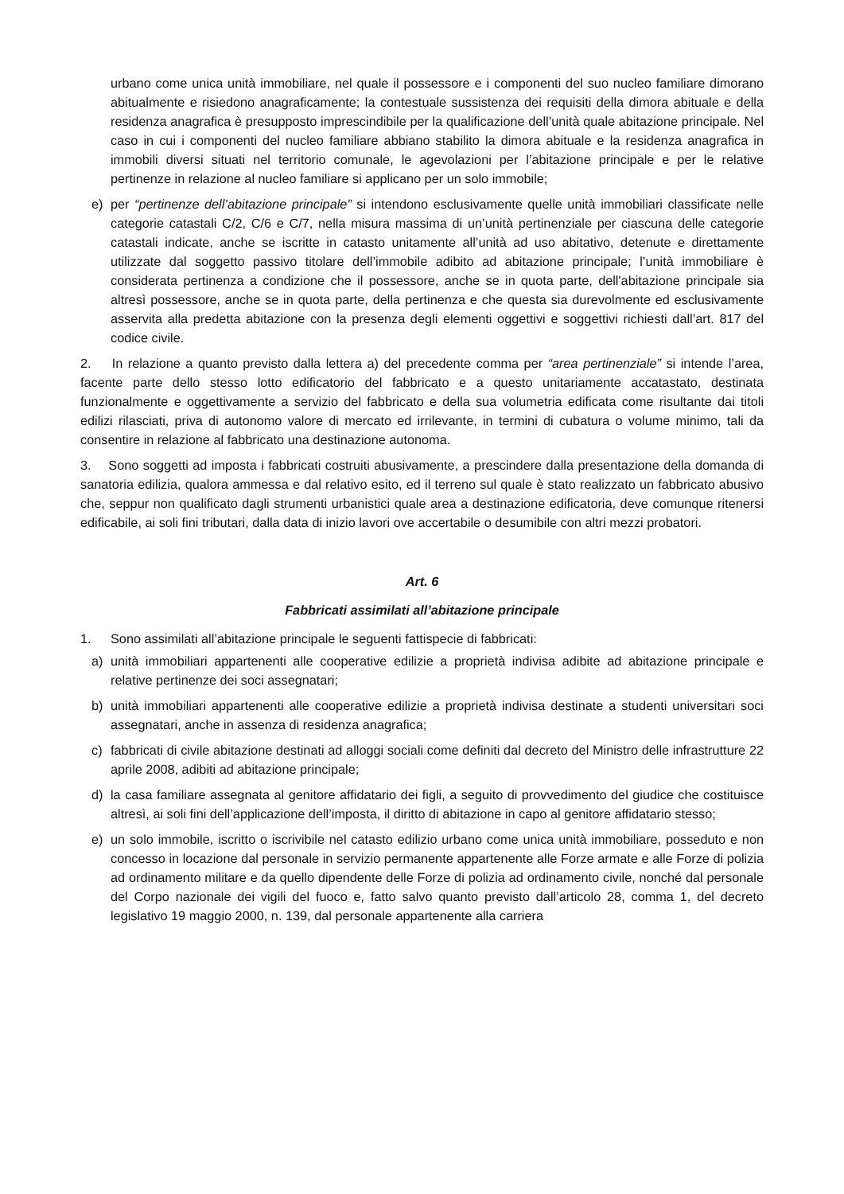urbano come unica unità immobiliare, nel quale il possessore e i componenti del suo nucleo familiare dimorano abitualmente e risiedono anagraficamente; la contestuale sussistenza dei requisiti della dimora abituale e della residenza anagrafica è presupposto imprescindibile per la qualificazione dell’unità quale abitazione principale. Nel caso in cui i componenti del nucleo familiare abbiano stabilito la dimora abituale e la residenza anagrafica in immobili diversi situati nel territorio comunale, le agevolazioni per l’abitazione principale e per le relative pertinenze in relazione al nucleo familiare si applicano per un solo immobile;
e) per “pertinenze dell’abitazione principale” si intendono esclusivamente quelle unità immobiliari classificate nelle categorie catastali C/2, C/6 e C/7, nella misura massima di un’unità pertinenziale per ciascuna delle categorie catastali indicate, anche se iscritte in catasto unitamente all’unità ad uso abitativo, detenute e direttamente utilizzate dal soggetto passivo titolare dell’immobile adibito ad abitazione principale; l’unità immobiliare è considerata pertinenza a condizione che il possessore, anche se in quota parte, dell'abitazione principale sia altresì possessore, anche se in quota parte, della pertinenza e che questa sia durevolmente ed esclusivamente asservita alla predetta abitazione con la presenza degli elementi oggettivi e soggettivi richiesti dall’art. 817 del codice civile.
2. In relazione a quanto previsto dalla lettera a) del precedente comma per “area pertinenziale” si intende l’area, facente parte dello stesso lotto edificatorio del fabbricato e a questo unitariamente accatastato, destinata funzionalmente e oggettivamente a servizio del fabbricato e della sua volumetria edificata come risultante dai titoli edilizi rilasciati, priva di autonomo valore di mercato ed irrilevante, in termini di cubatura o volume minimo, tali da consentire in relazione al fabbricato una destinazione autonoma.
3. Sono soggetti ad imposta i fabbricati costruiti abusivamente, a prescindere dalla presentazione della domanda di sanatoria edilizia, qualora ammessa e dal relativo esito, ed il terreno sul quale è stato realizzato un fabbricato abusivo che, seppur non qualificato dagli strumenti urbanistici quale area a destinazione edificatoria, deve comunque ritenersi edificabile, ai soli fini tributari, dalla data di inizio lavori ove accertabile o desumibile con altri mezzi probatori.
Art. 6
Fabbricati assimilati all’abitazione principale
1. Sono assimilati all’abitazione principale le seguenti fattispecie di fabbricati:
a) unità immobiliari appartenenti alle cooperative edilizie a proprietà indivisa adibite ad abitazione principale e relative pertinenze dei soci assegnatari;
b) unità immobiliari appartenenti alle cooperative edilizie a proprietà indivisa destinate a studenti universitari soci assegnatari, anche in assenza di residenza anagrafica;
c) fabbricati di civile abitazione destinati ad alloggi sociali come definiti dal decreto del Ministro delle infrastrutture 22 aprile 2008, adibiti ad abitazione principale;
d) la casa familiare assegnata al genitore affidatario dei figli, a seguito di provvedimento del giudice che costituisce altresì, ai soli fini dell’applicazione dell’imposta, il diritto di abitazione in capo al genitore affidatario stesso;
e) un solo immobile, iscritto o iscrivibile nel catasto edilizio urbano come unica unità immobiliare, posseduto e non concesso in locazione dal personale in servizio permanente appartenente alle Forze armate e alle Forze di polizia ad ordinamento militare e da quello dipendente delle Forze di polizia ad ordinamento civile, nonché dal personale del Corpo nazionale dei vigili del fuoco e, fatto salvo quanto previsto dall’articolo 28, comma 1, del decreto legislativo 19 maggio 2000, n. 139, dal personale appartenente alla carriera